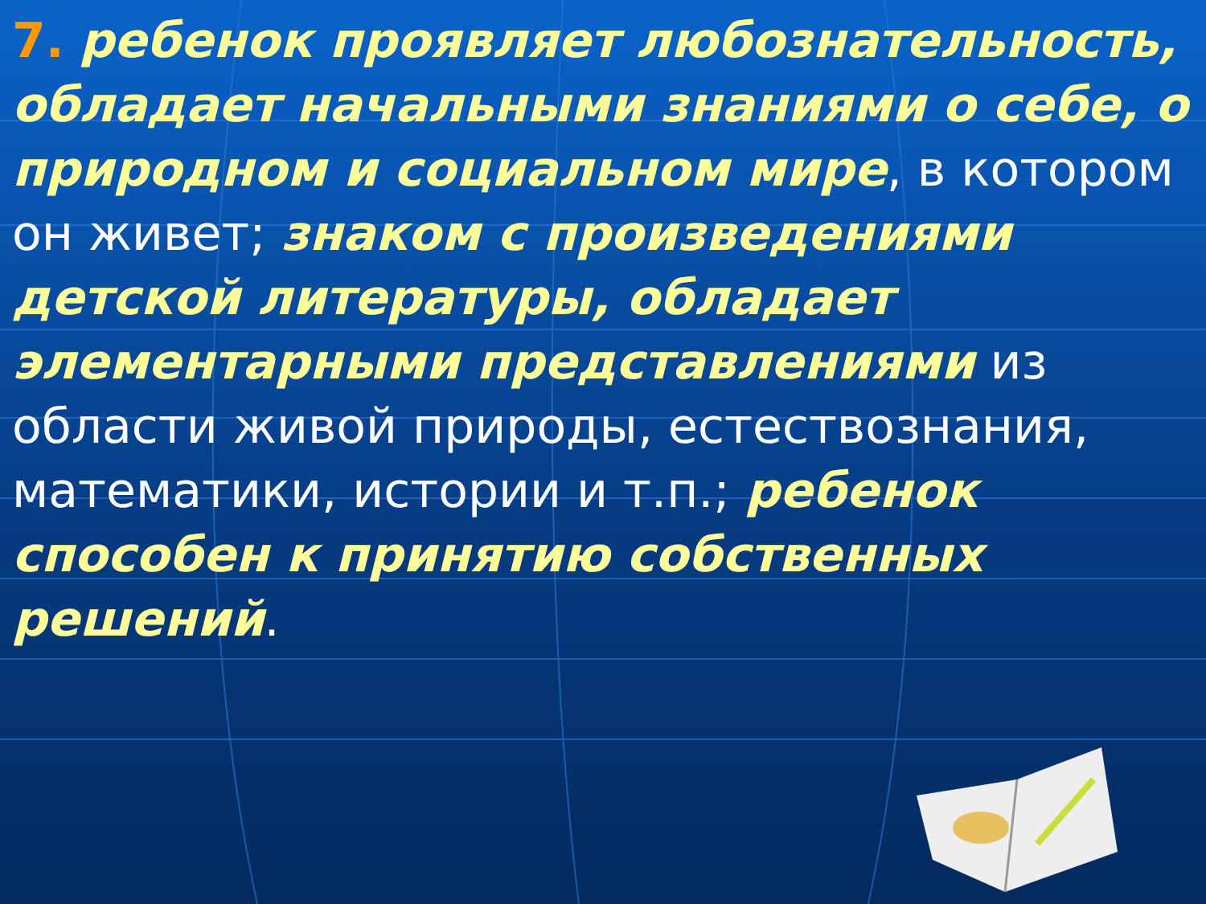7. ребенок проявляет любознательность, обладает начальными знаниями о себе, о природном и социальном мире, в котором он живет; знаком с произведениями детской литературы, обладает элементарными представлениями из области живой природы, естествознания, математики, истории и т.п.; ребенок способен к принятию собственных решений.